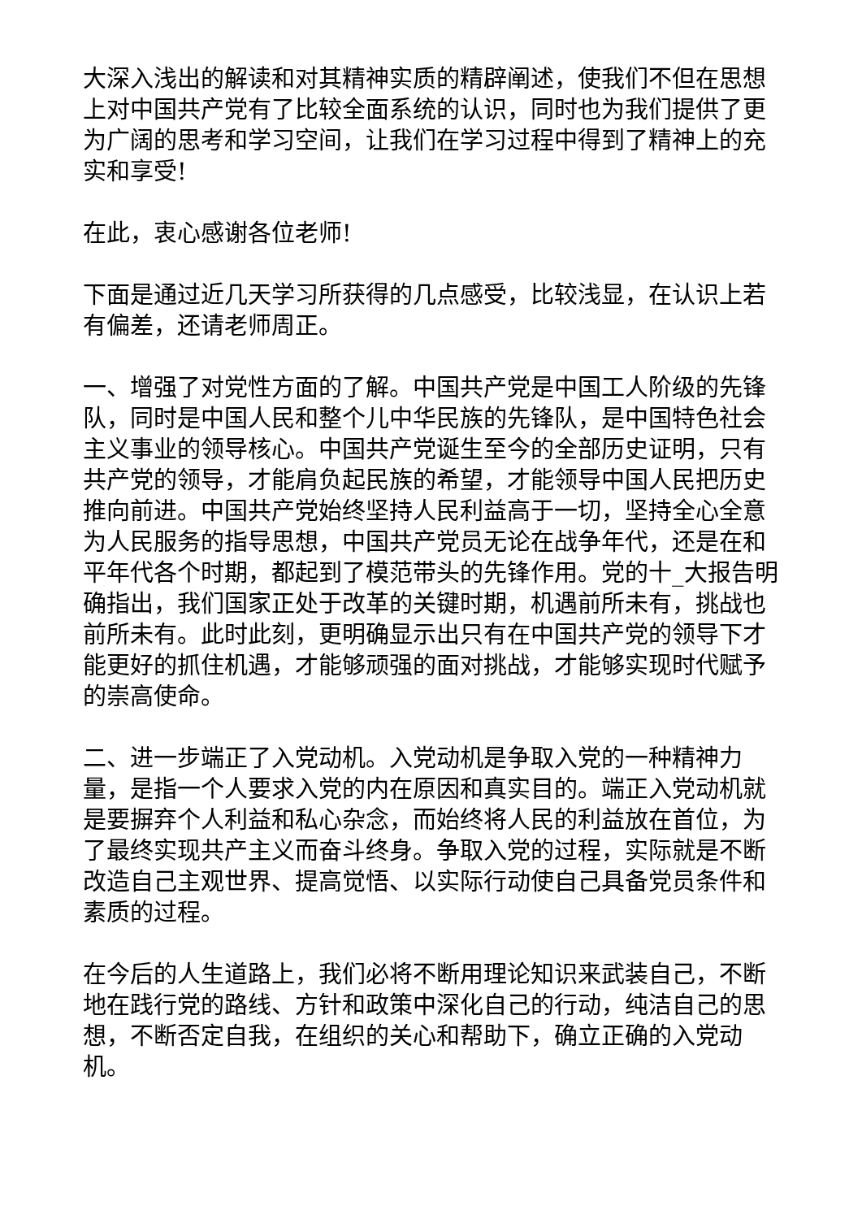大深入浅出的解读和对其精神实质的精辟阐述，使我们不但在思想上对中国共产党有了比较全面系统的认识，同时也为我们提供了更为广阔的思考和学习空间，让我们在学习过程中得到了精神上的充实和享受!
在此，衷心感谢各位老师!
下面是通过近几天学习所获得的几点感受，比较浅显，在认识上若有偏差，还请老师周正。
一、增强了对党性方面的了解。中国共产党是中国工人阶级的先锋队，同时是中国人民和整个儿中华民族的先锋队，是中国特色社会主义事业的领导核心。中国共产党诞生至今的全部历史证明，只有共产党的领导，才能肩负起民族的希望，才能领导中国人民把历史推向前进。中国共产党始终坚持人民利益高于一切，坚持全心全意为人民服务的指导思想，中国共产党员无论在战争年代，还是在和平年代各个时期，都起到了模范带头的先锋作用。党的十_大报告明确指出，我们国家正处于改革的关键时期，机遇前所未有，挑战也前所未有。此时此刻，更明确显示出只有在中国共产党的领导下才能更好的抓住机遇，才能够顽强的面对挑战，才能够实现时代赋予的崇高使命。
二、进一步端正了入党动机。入党动机是争取入党的一种精神力量，是指一个人要求入党的内在原因和真实目的。端正入党动机就是要摒弃个人利益和私心杂念，而始终将人民的利益放在首位，为了最终实现共产主义而奋斗终身。争取入党的过程，实际就是不断改造自己主观世界、提高觉悟、以实际行动使自己具备党员条件和素质的过程。
在今后的人生道路上，我们必将不断用理论知识来武装自己，不断地在践行党的路线、方针和政策中深化自己的行动，纯洁自己的思想，不断否定自我，在组织的关心和帮助下，确立正确的入党动机。